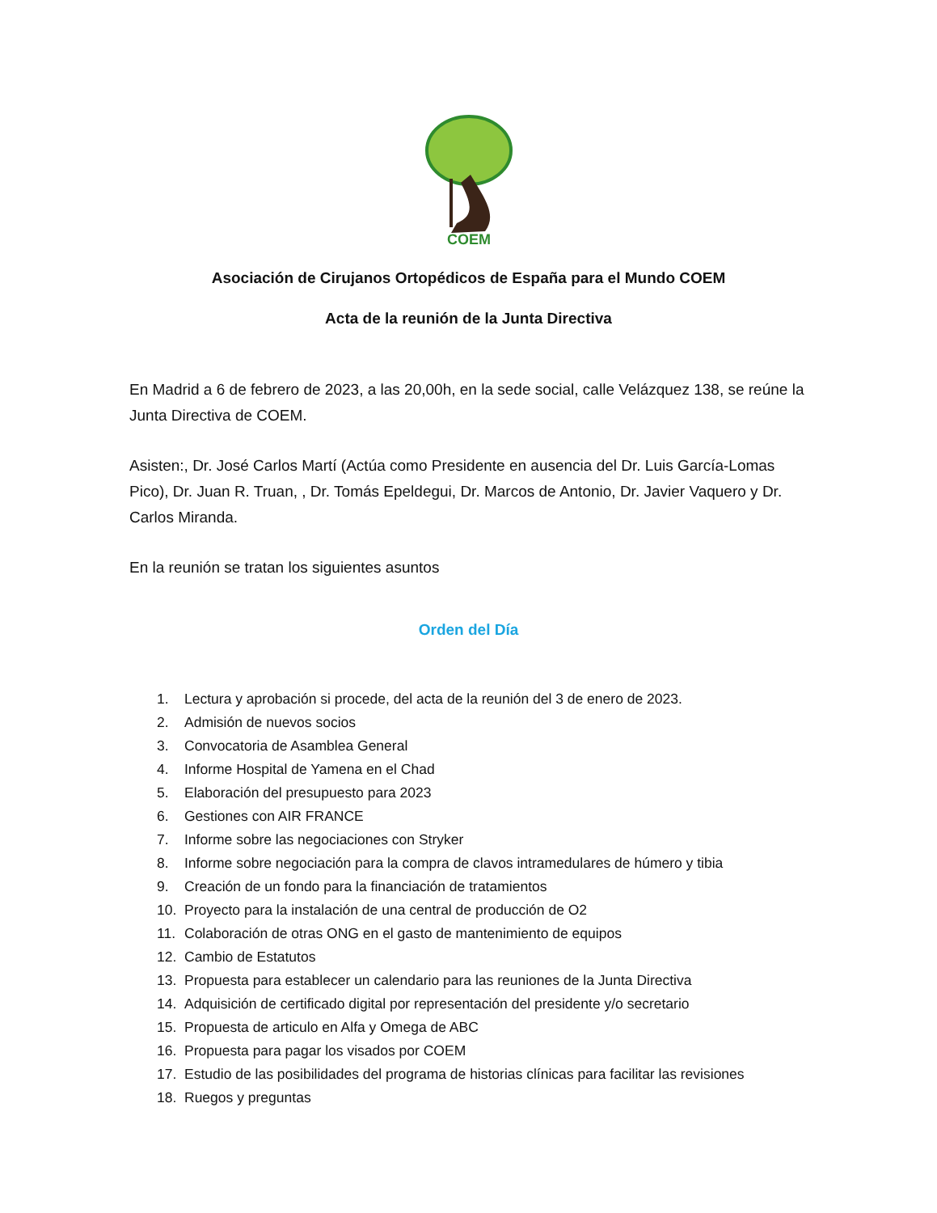COEM
Asociación de Cirujanos Ortopédicos de España para el Mundo COEM
Acta de la reunión de la Junta Directiva
En Madrid a 6 de febrero de 2023, a las 20,00h, en la sede social, calle Velázquez 138, se reúne la Junta Directiva de COEM.
Asisten:, Dr. José Carlos Martí (Actúa como Presidente en ausencia del Dr. Luis García-Lomas Pico), Dr. Juan R. Truan, , Dr. Tomás Epeldegui, Dr. Marcos de Antonio, Dr. Javier Vaquero y Dr. Carlos Miranda.
En la reunión se tratan los siguientes asuntos
Orden del Día
1. Lectura y aprobación si procede, del acta de la reunión del 3 de enero de 2023.
2. Admisión de nuevos socios
3. Convocatoria de Asamblea General
4. Informe Hospital de Yamena en el Chad
5. Elaboración del presupuesto para 2023
6. Gestiones con AIR FRANCE
7. Informe sobre las negociaciones con Stryker
8. Informe sobre negociación para la compra de clavos intramedulares de húmero y tibia
9. Creación de un fondo para la financiación de tratamientos
10. Proyecto para la instalación de una central de producción de O2
11. Colaboración de otras ONG en el gasto de mantenimiento de equipos
12. Cambio de Estatutos
13. Propuesta para establecer un calendario para las reuniones de la Junta Directiva
14. Adquisición de certificado digital por representación del presidente y/o secretario
15. Propuesta de articulo en Alfa y Omega de ABC
16. Propuesta para pagar los visados por COEM
17. Estudio de las posibilidades del programa de historias clínicas para facilitar las revisiones
18. Ruegos y preguntas